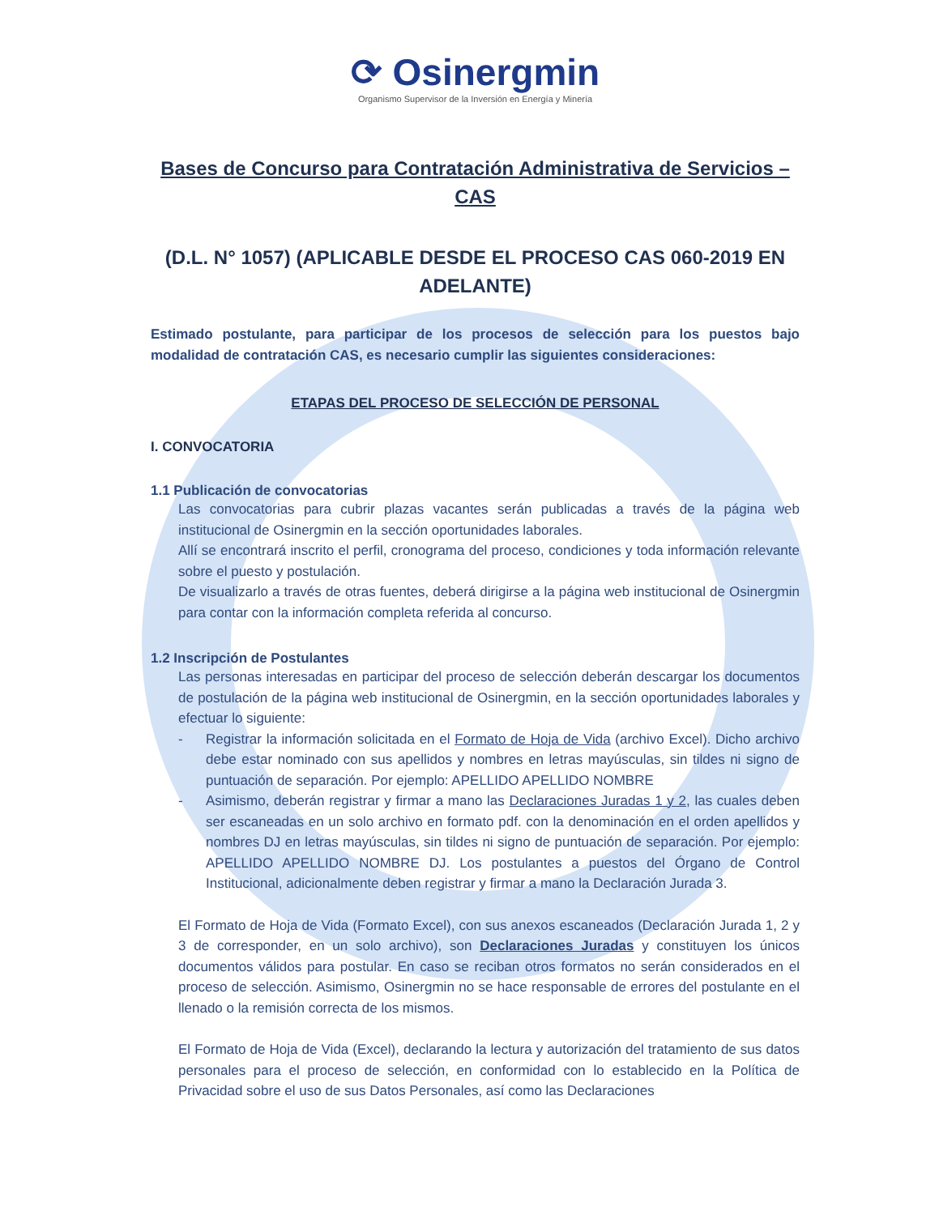⟳ Osinergmin
Organismo Supervisor de la Inversión en Energía y Minería
Bases de Concurso para Contratación Administrativa de Servicios – CAS
(D.L. N° 1057) (APLICABLE DESDE EL PROCESO CAS 060-2019 EN ADELANTE)
Estimado postulante, para participar de los procesos de selección para los puestos bajo modalidad de contratación CAS, es necesario cumplir las siguientes consideraciones:
ETAPAS DEL PROCESO DE SELECCIÓN DE PERSONAL
I. CONVOCATORIA
1.1 Publicación de convocatorias
Las convocatorias para cubrir plazas vacantes serán publicadas a través de la página web institucional de Osinergmin en la sección oportunidades laborales.
Allí se encontrará inscrito el perfil, cronograma del proceso, condiciones y toda información relevante sobre el puesto y postulación.
De visualizarlo a través de otras fuentes, deberá dirigirse a la página web institucional de Osinergmin para contar con la información completa referida al concurso.
1.2 Inscripción de Postulantes
Las personas interesadas en participar del proceso de selección deberán descargar los documentos de postulación de la página web institucional de Osinergmin, en la sección oportunidades laborales y efectuar lo siguiente:
- Registrar la información solicitada en el Formato de Hoja de Vida (archivo Excel). Dicho archivo debe estar nominado con sus apellidos y nombres en letras mayúsculas, sin tildes ni signo de puntuación de separación. Por ejemplo: APELLIDO APELLIDO NOMBRE
- Asimismo, deberán registrar y firmar a mano las Declaraciones Juradas 1 y 2, las cuales deben ser escaneadas en un solo archivo en formato pdf. con la denominación en el orden apellidos y nombres DJ en letras mayúsculas, sin tildes ni signo de puntuación de separación. Por ejemplo: APELLIDO APELLIDO NOMBRE DJ. Los postulantes a puestos del Órgano de Control Institucional, adicionalmente deben registrar y firmar a mano la Declaración Jurada 3.
El Formato de Hoja de Vida (Formato Excel), con sus anexos escaneados (Declaración Jurada 1, 2 y 3 de corresponder, en un solo archivo), son Declaraciones Juradas y constituyen los únicos documentos válidos para postular. En caso se reciban otros formatos no serán considerados en el proceso de selección. Asimismo, Osinergmin no se hace responsable de errores del postulante en el llenado o la remisión correcta de los mismos.
El Formato de Hoja de Vida (Excel), declarando la lectura y autorización del tratamiento de sus datos personales para el proceso de selección, en conformidad con lo establecido en la Política de Privacidad sobre el uso de sus Datos Personales, así como las Declaraciones